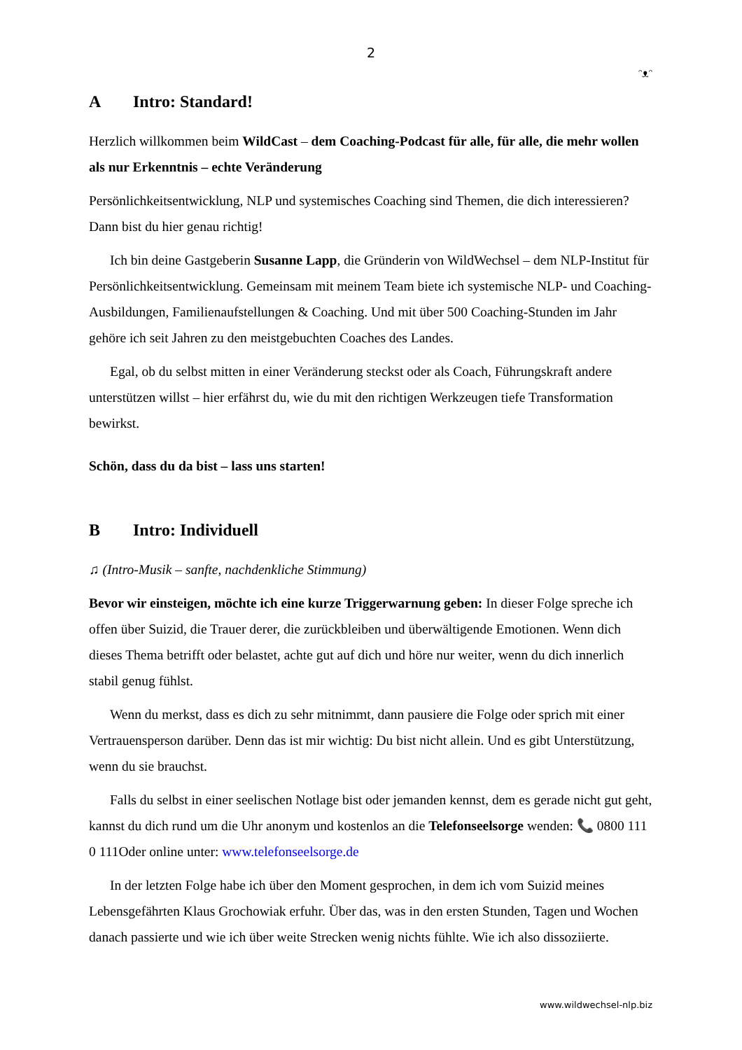2
ᵔᴥᵔ
A Intro: Standard!
Herzlich willkommen beim WildCast – dem Coaching-Podcast für alle, für alle, die mehr wollen als nur Erkenntnis – echte Veränderung
Persönlichkeitsentwicklung, NLP und systemisches Coaching sind Themen, die dich interessieren? Dann bist du hier genau richtig!
Ich bin deine Gastgeberin Susanne Lapp, die Gründerin von WildWechsel – dem NLP-Institut für Persönlichkeitsentwicklung. Gemeinsam mit meinem Team biete ich systemische NLP- und Coaching-Ausbildungen, Familienaufstellungen & Coaching. Und mit über 500 Coaching-Stunden im Jahr gehöre ich seit Jahren zu den meistgebuchten Coaches des Landes.
Egal, ob du selbst mitten in einer Veränderung steckst oder als Coach, Führungskraft andere unterstützen willst – hier erfährst du, wie du mit den richtigen Werkzeugen tiefe Transformation bewirkst.
Schön, dass du da bist – lass uns starten!
B Intro: Individuell
♫ (Intro-Musik – sanfte, nachdenkliche Stimmung)
Bevor wir einsteigen, möchte ich eine kurze Triggerwarnung geben: In dieser Folge spreche ich offen über Suizid, die Trauer derer, die zurückbleiben und überwältigende Emotionen. Wenn dich dieses Thema betrifft oder belastet, achte gut auf dich und höre nur weiter, wenn du dich innerlich stabil genug fühlst.
Wenn du merkst, dass es dich zu sehr mitnimmt, dann pausiere die Folge oder sprich mit einer Vertrauensperson darüber. Denn das ist mir wichtig: Du bist nicht allein. Und es gibt Unterstützung, wenn du sie brauchst.
Falls du selbst in einer seelischen Notlage bist oder jemanden kennst, dem es gerade nicht gut geht, kannst du dich rund um die Uhr anonym und kostenlos an die Telefonseelsorge wenden: 📞 0800 111 0 111Oder online unter: www.telefonseelsorge.de
In der letzten Folge habe ich über den Moment gesprochen, in dem ich vom Suizid meines Lebensgefährten Klaus Grochowiak erfuhr. Über das, was in den ersten Stunden, Tagen und Wochen danach passierte und wie ich über weite Strecken wenig nichts fühlte. Wie ich also dissoziierte.
www.wildwechsel-nlp.biz